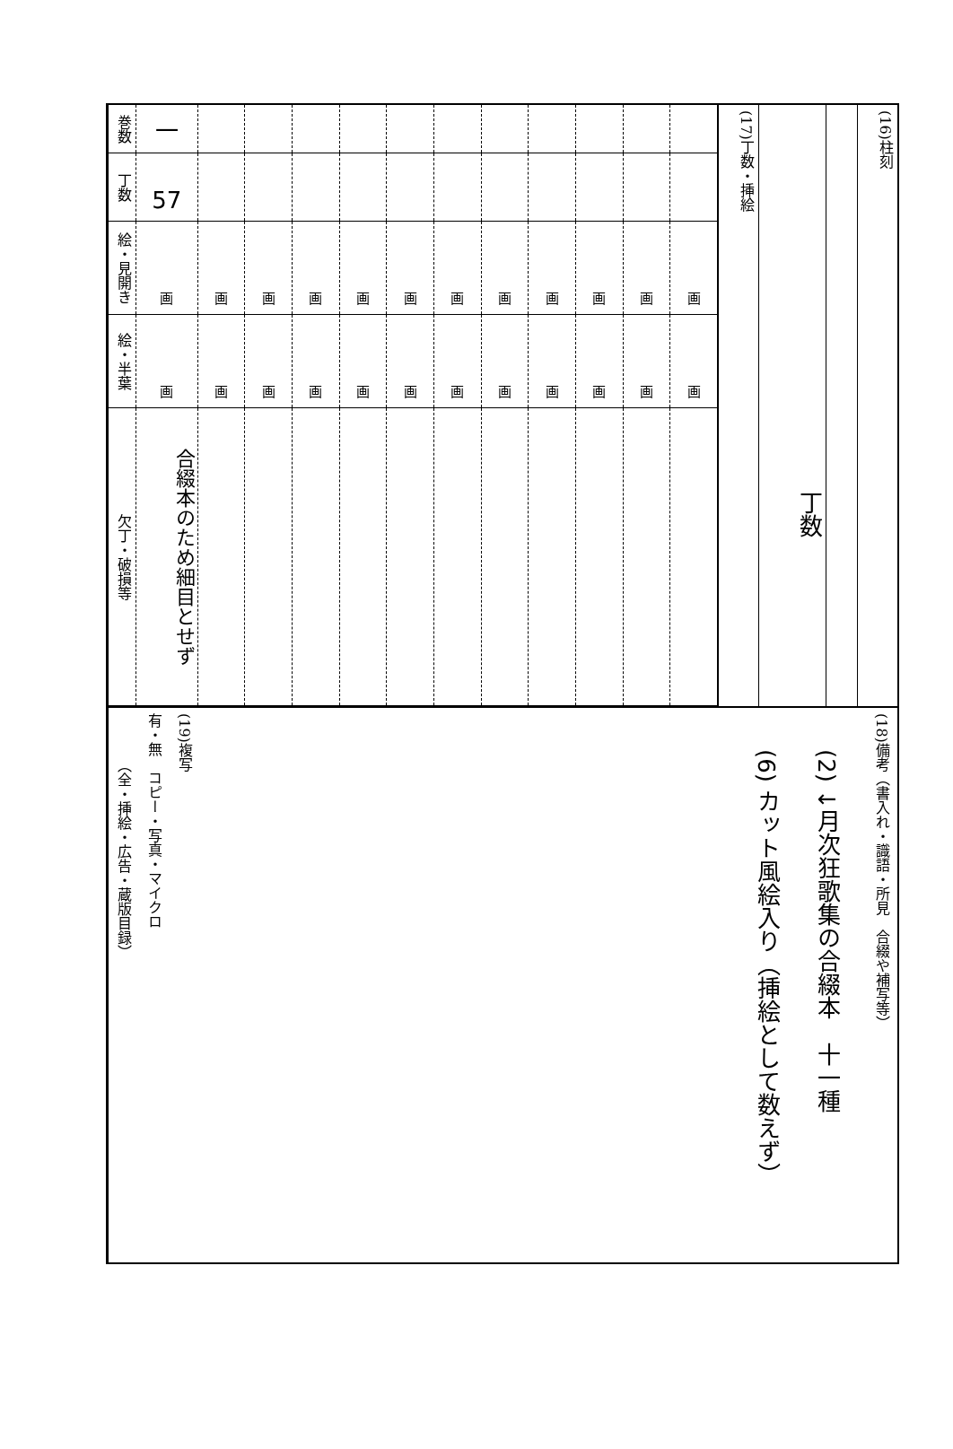(16)柱刻
丁数
(17)丁数・挿絵
| 巻数 | 一 | | | | | | | | | | | |
| 丁数 | 57 | | | | | | | | | | | |
| 絵・見開き | 画 | 画 | 画 | 画 | 画 | 画 | 画 | 画 | 画 | 画 | 画 | 画 |
| 絵・半葉 | 画 | 画 | 画 | 画 | 画 | 画 | 画 | 画 | 画 | 画 | 画 | 画 |
| 欠丁・破損等 | 合綴本のため細目とせず | | | | | | | | | | | |
(18)備考（書入れ・識語・所見　合綴や補写等）
(2) ↓月次狂歌集の合綴本　十一種
(6) カット風絵入り（挿絵として数えず）
(19)複写
有・無　コピー・写真・マイクロ
（全・挿絵・広告・蔵版目録）